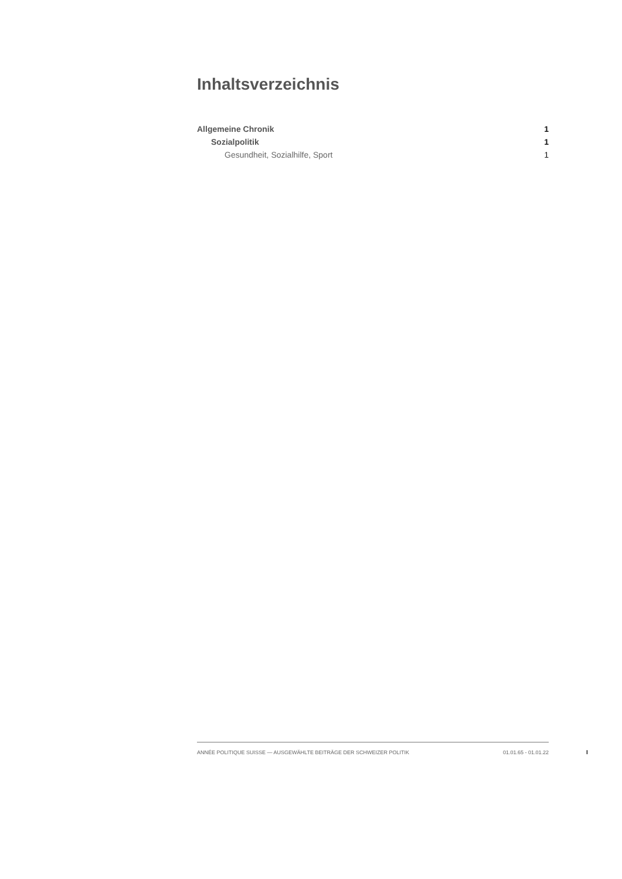Inhaltsverzeichnis
Allgemeine Chronik 1
Sozialpolitik 1
Gesundheit, Sozialhilfe, Sport 1
ANNÉE POLITIQUE SUISSE — AUSGEWÄHLTE BEITRÄGE DER SCHWEIZER POLITIK 01.01.65 - 01.01.22
I